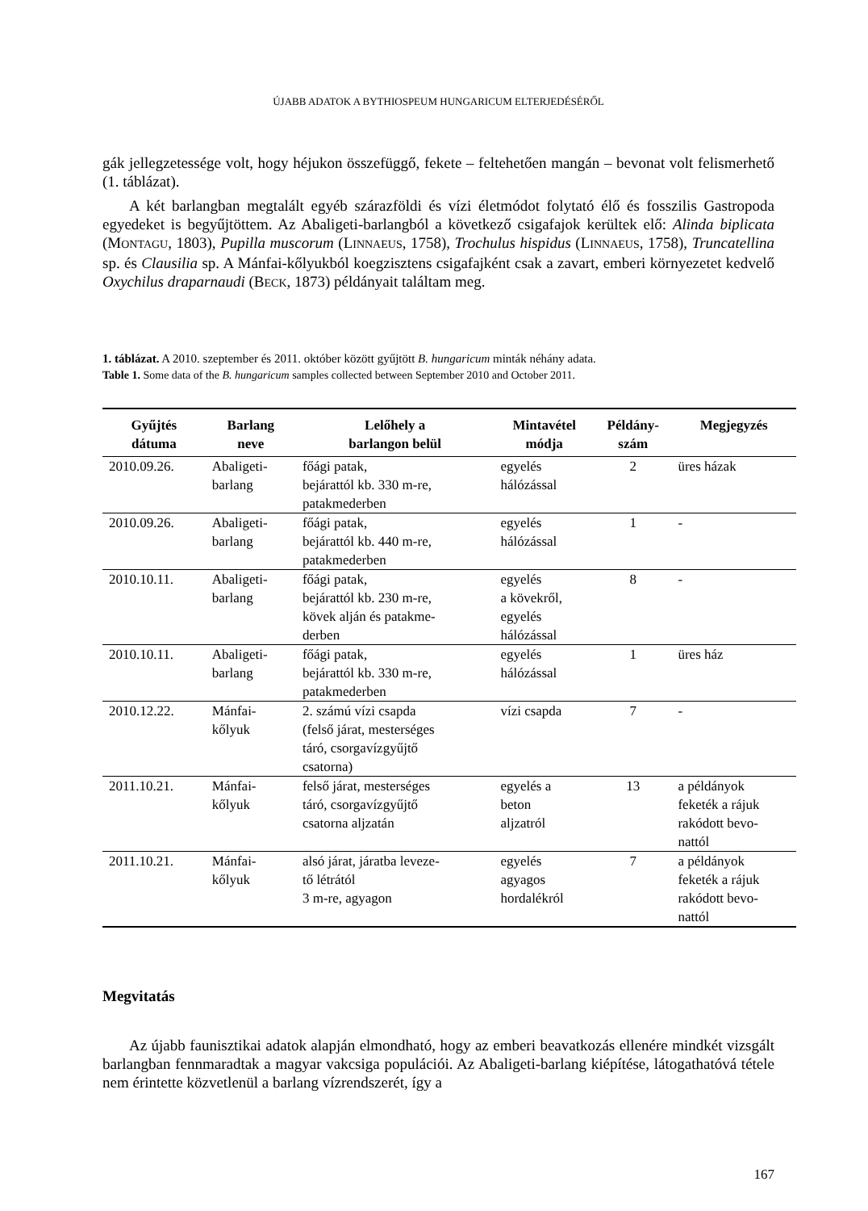ÚJABB ADATOK A BYTHIOSPEUM HUNGARICUM ELTERJEDÉSÉRŐL
gák jellegzetessége volt, hogy héjukon összefüggő, fekete – feltehetően mangán – bevonat volt felismerhető (1. táblázat).
A két barlangban megtalált egyéb szárazföldi és vízi életmódot folytató élő és fosszilis Gastropoda egyedeket is begyűjtöttem. Az Abaligeti-barlangból a következő csigafajok kerültek elő: Alinda biplicata (MONTAGU, 1803), Pupilla muscorum (LINNAEUS, 1758), Trochulus hispidus (LINNAEUS, 1758), Truncatellina sp. és Clausilia sp. A Mánfai-kőlyukból koegzisztens csigafajként csak a zavart, emberi környezetet kedvelő Oxychilus draparnaudi (BECK, 1873) példányait találtam meg.
1. táblázat. A 2010. szeptember és 2011. október között gyűjtött B. hungaricum minták néhány adata.
Table 1. Some data of the B. hungaricum samples collected between September 2010 and October 2011.
| Gyűjtés dátuma | Barlang neve | Lelőhely a barlangon belül | Mintavétel módja | Példány- szám | Megjegyzés |
| --- | --- | --- | --- | --- | --- |
| 2010.09.26. | Abaligeti- barlang | főági patak, bejárattól kb. 330 m-re, patakmederben | egyelés hálózással | 2 | üres házak |
| 2010.09.26. | Abaligeti- barlang | főági patak, bejárattól kb. 440 m-re, patakmederben | egyelés hálózással | 1 | - |
| 2010.10.11. | Abaligeti- barlang | főági patak, bejárattól kb. 230 m-re, kövek alján és patakme- derben | egyelés a kövekről, egyelés hálózással | 8 | - |
| 2010.10.11. | Abaligeti- barlang | főági patak, bejárattól kb. 330 m-re, patakmederben | egyelés hálózással | 1 | üres ház |
| 2010.12.22. | Mánfai- kőlyuk | 2. számú vízi csapda (felső járat, mesterséges táró, csorgavízgyűjtő csatorna) | vízi csapda | 7 | - |
| 2011.10.21. | Mánfai- kőlyuk | felső járat, mesterséges táró, csorgavízgyűjtő csatorna aljzatán | egyelés a beton aljzatról | 13 | a példányok feketék a rájuk rakódott bevo- nattól |
| 2011.10.21. | Mánfai- kőlyuk | alsó járat, járatba leveze- tő létrától 3 m-re, agyagon | egyelés agyagos hordalékról | 7 | a példányok feketék a rájuk rakódott bevo- nattól |
Megvitatás
Az újabb faunisztikai adatok alapján elmondható, hogy az emberi beavatkozás ellenére mindkét vizsgált barlangban fennmaradtak a magyar vakcsiga populációi. Az Abaligeti-barlang kiépítése, látogathatóvá tétele nem érintette közvetlenül a barlang vízrendszerét, így a
167